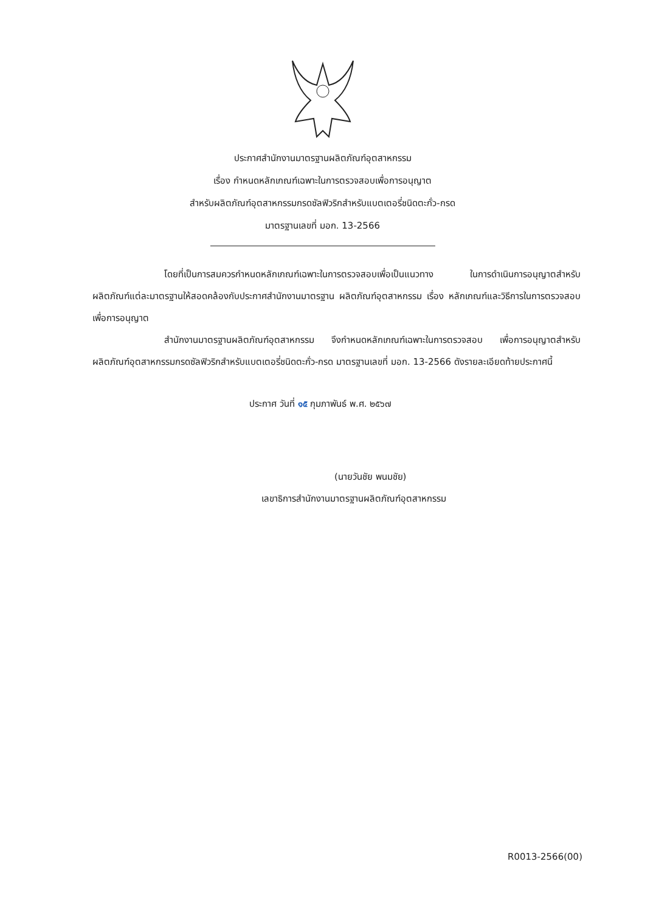ประกาศสำนักงานมาตรฐานผลิตภัณฑ์อุตสาหกรรม
เรื่อง กำหนดหลักเกณฑ์เฉพาะในการตรวจสอบเพื่อการอนุญาต
สำหรับผลิตภัณฑ์อุตสาหกรรมกรดซัลฟิวริกสำหรับแบตเตอรี่ชนิดตะกั่ว-กรด
มาตรฐานเลขที่ มอก. 13-2566
โดยที่เป็นการสมควรกำหนดหลักเกณฑ์เฉพาะในการตรวจสอบเพื่อเป็นแนวทาง ในการดำเนินการอนุญาตสำหรับผลิตภัณฑ์แต่ละมาตรฐานให้สอดคล้องกับประกาศสำนักงานมาตรฐาน ผลิตภัณฑ์อุตสาหกรรม เรื่อง หลักเกณฑ์และวิธีการในการตรวจสอบเพื่อการอนุญาต
สำนักงานมาตรฐานผลิตภัณฑ์อุตสาหกรรม จึงกำหนดหลักเกณฑ์เฉพาะในการตรวจสอบ เพื่อการอนุญาตสำหรับผลิตภัณฑ์อุตสาหกรรมกรดซัลฟิวริกสำหรับแบตเตอรี่ชนิดตะกั่ว-กรด มาตรฐานเลขที่ มอก. 13-2566 ดังรายละเอียดท้ายประกาศนี้
ประกาศ วันที่ ๑๕ กุมภาพันธ์ พ.ศ. ๒๕๖๗
(นายวันชัย พนมชัย)
เลขาธิการสำนักงานมาตรฐานผลิตภัณฑ์อุตสาหกรรม
R0013-2566(00)